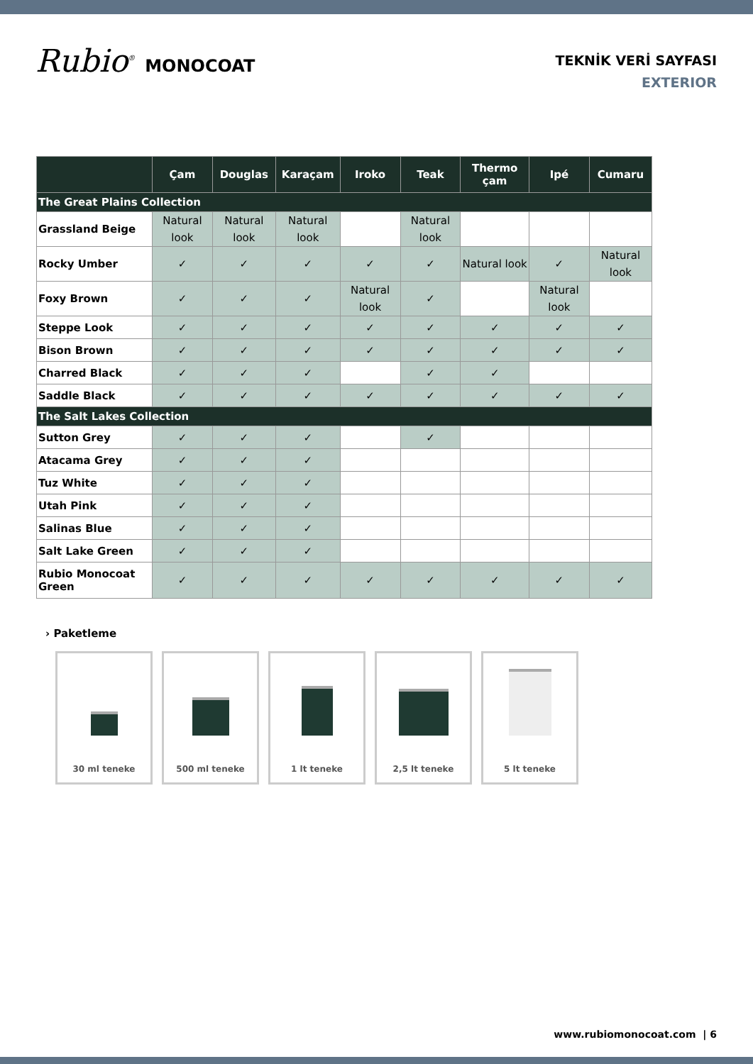Rubio<sup>®</sup> MONOCOAT
TEKNİK VERİ SAYFASI
EXTERIOR
| | Çam | Douglas | Karaçam | Iroko | Teak | Thermo çam | Ipé | Cumaru |
| --- | --- | --- | --- | --- | --- | --- | --- | --- |
| The Great Plains Collection | | | | | | | | |
| Grassland Beige | Natural look | Natural look | Natural look | | Natural look | | | |
| Rocky Umber | ✓ | ✓ | ✓ | ✓ | ✓ | Natural look | ✓ | Natural look |
| Foxy Brown | ✓ | ✓ | ✓ | Natural look | ✓ | | Natural look | |
| Steppe Look | ✓ | ✓ | ✓ | ✓ | ✓ | ✓ | ✓ | ✓ |
| Bison Brown | ✓ | ✓ | ✓ | ✓ | ✓ | ✓ | ✓ | ✓ |
| Charred Black | ✓ | ✓ | ✓ | | ✓ | ✓ | | |
| Saddle Black | ✓ | ✓ | ✓ | ✓ | ✓ | ✓ | ✓ | ✓ |
| The Salt Lakes Collection | | | | | | | | |
| Sutton Grey | ✓ | ✓ | ✓ | | ✓ | | | |
| Atacama Grey | ✓ | ✓ | ✓ | | | | | |
| Tuz White | ✓ | ✓ | ✓ | | | | | |
| Utah Pink | ✓ | ✓ | ✓ | | | | | |
| Salinas Blue | ✓ | ✓ | ✓ | | | | | |
| Salt Lake Green | ✓ | ✓ | ✓ | | | | | |
| Rubio Monocoat Green | ✓ | ✓ | ✓ | ✓ | ✓ | ✓ | ✓ | ✓ |
› Paketleme
30 ml teneke 500 ml teneke 1 lt teneke 2,5 lt teneke 5 lt teneke
www.rubiomonocoat.com | 6